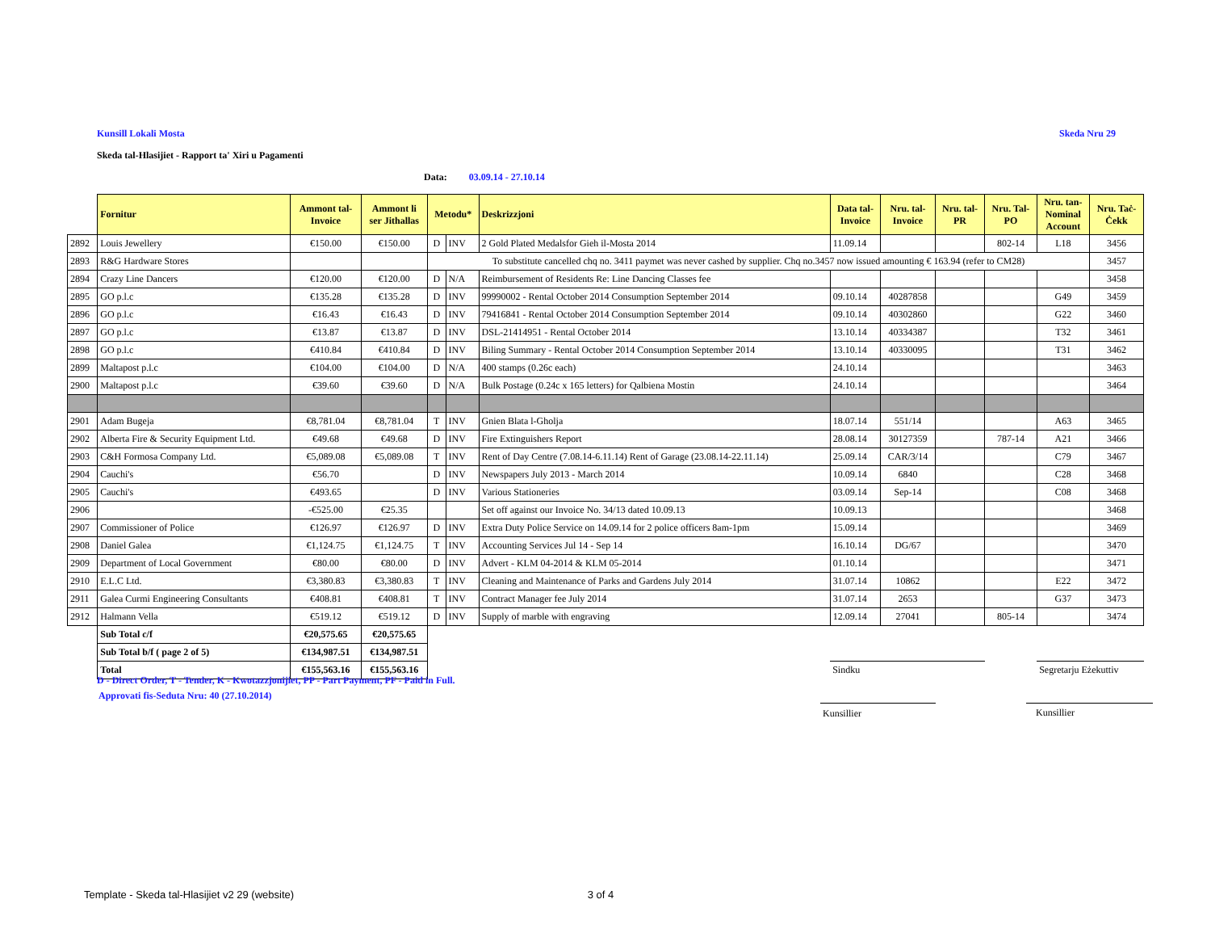Kunsill Lokali Mosta Skeda Nru 29
Skeda tal-Hlasijiet - Rapport ta' Xiri u Pagamenti
Data: 03.09.14 - 27.10.14
| | Fornitur | Ammont tal- Invoice | Ammont li ser Jithallas | Metodu* | | Deskrizzjoni | Data tal- Invoice | Nru. tal- Invoice | Nru. tal- PR | Nru. Tal- PO | Nru. tan- Nominal Account | Nru. Taċ- Ċekk |
| 2892 | Louis Jewellery | €150.00 | €150.00 | D | INV | 2 Gold Plated Medalsfor Gieh il-Mosta 2014 | 11.09.14 | | | 802-14 | L18 | 3456 |
| 2893 | R&G Hardware Stores | | | To substitute cancelled chq no. 3411 paymet was never cashed by supplier. Chq no.3457 now issued amounting € 163.94 (refer to CM28) | | | | | | | | 3457 |
| 2894 | Crazy Line Dancers | €120.00 | €120.00 | D | N/A | Reimbursement of Residents Re: Line Dancing Classes fee | | | | | | 3458 |
| 2895 | GO p.l.c | €135.28 | €135.28 | D | INV | 99990002 - Rental October 2014 Consumption September 2014 | 09.10.14 | 40287858 | | | G49 | 3459 |
| 2896 | GO p.l.c | €16.43 | €16.43 | D | INV | 79416841 - Rental October 2014 Consumption September 2014 | 09.10.14 | 40302860 | | | G22 | 3460 |
| 2897 | GO p.l.c | €13.87 | €13.87 | D | INV | DSL-21414951 - Rental October 2014 | 13.10.14 | 40334387 | | | T32 | 3461 |
| 2898 | GO p.l.c | €410.84 | €410.84 | D | INV | Biling Summary - Rental October 2014 Consumption September 2014 | 13.10.14 | 40330095 | | | T31 | 3462 |
| 2899 | Maltapost p.l.c | €104.00 | €104.00 | D | N/A | 400 stamps (0.26c each) | 24.10.14 | | | | | 3463 |
| 2900 | Maltapost p.l.c | €39.60 | €39.60 | D | N/A | Bulk Postage (0.24c x 165 letters) for Qalbiena Mostin | 24.10.14 | | | | | 3464 |
| 2901 | Adam Bugeja | €8,781.04 | €8,781.04 | T | INV | Gnien Blata l-Gholja | 18.07.14 | 551/14 | | | A63 | 3465 |
| 2902 | Alberta Fire & Security Equipment Ltd. | €49.68 | €49.68 | D | INV | Fire Extinguishers Report | 28.08.14 | 30127359 | | 787-14 | A21 | 3466 |
| 2903 | C&H Formosa Company Ltd. | €5,089.08 | €5,089.08 | T | INV | Rent of Day Centre (7.08.14-6.11.14) Rent of Garage (23.08.14-22.11.14) | 25.09.14 | CAR/3/14 | | | C79 | 3467 |
| 2904 | Cauchi's | €56.70 | | D | INV | Newspapers July 2013 - March 2014 | 10.09.14 | 6840 | | | C28 | 3468 |
| 2905 | Cauchi's | €493.65 | | D | INV | Various Stationeries | 03.09.14 | Sep-14 | | | C08 | 3468 |
| 2906 | | -€525.00 | €25.35 | | | Set off against our Invoice No. 34/13 dated 10.09.13 | 10.09.13 | | | | | 3468 |
| 2907 | Commissioner of Police | €126.97 | €126.97 | D | INV | Extra Duty Police Service on 14.09.14 for 2 police officers 8am-1pm | 15.09.14 | | | | | 3469 |
| 2908 | Daniel Galea | €1,124.75 | €1,124.75 | T | INV | Accounting Services Jul 14 - Sep 14 | 16.10.14 | DG/67 | | | | 3470 |
| 2909 | Department of Local Government | €80.00 | €80.00 | D | INV | Advert - KLM 04-2014 & KLM 05-2014 | 01.10.14 | | | | | 3471 |
| 2910 | E.L.C Ltd. | €3,380.83 | €3,380.83 | T | INV | Cleaning and Maintenance of Parks and Gardens July 2014 | 31.07.14 | 10862 | | | E22 | 3472 |
| 2911 | Galea Curmi Engineering Consultants | €408.81 | €408.81 | T | INV | Contract Manager fee July 2014 | 31.07.14 | 2653 | | | G37 | 3473 |
| 2912 | Halmann Vella | €519.12 | €519.12 | D | INV | Supply of marble with engraving | 12.09.14 | 27041 | | 805-14 | | 3474 |
| | Sub Total c/f | €20,575.65 | €20,575.65 | | | | | | | | | |
| | Sub Total b/f ( page 2 of 5) | €134,987.51 | €134,987.51 | | | | | | | | | |
| | Total | €155,563.16 | €155,563.16 | | | | Sindku | | | | Segretarju Eżekuttiv | |
D - Direct Order, T - Tender, K - Kwotazzjonijiet, PP - Part Payment, PF - Paid in Full.
Approvati fis-Seduta Nru: 40 (27.10.2014)
Kunsillier Kunsillier
Template - Skeda tal-Hlasijiet v2 29 (website) 3 of 4